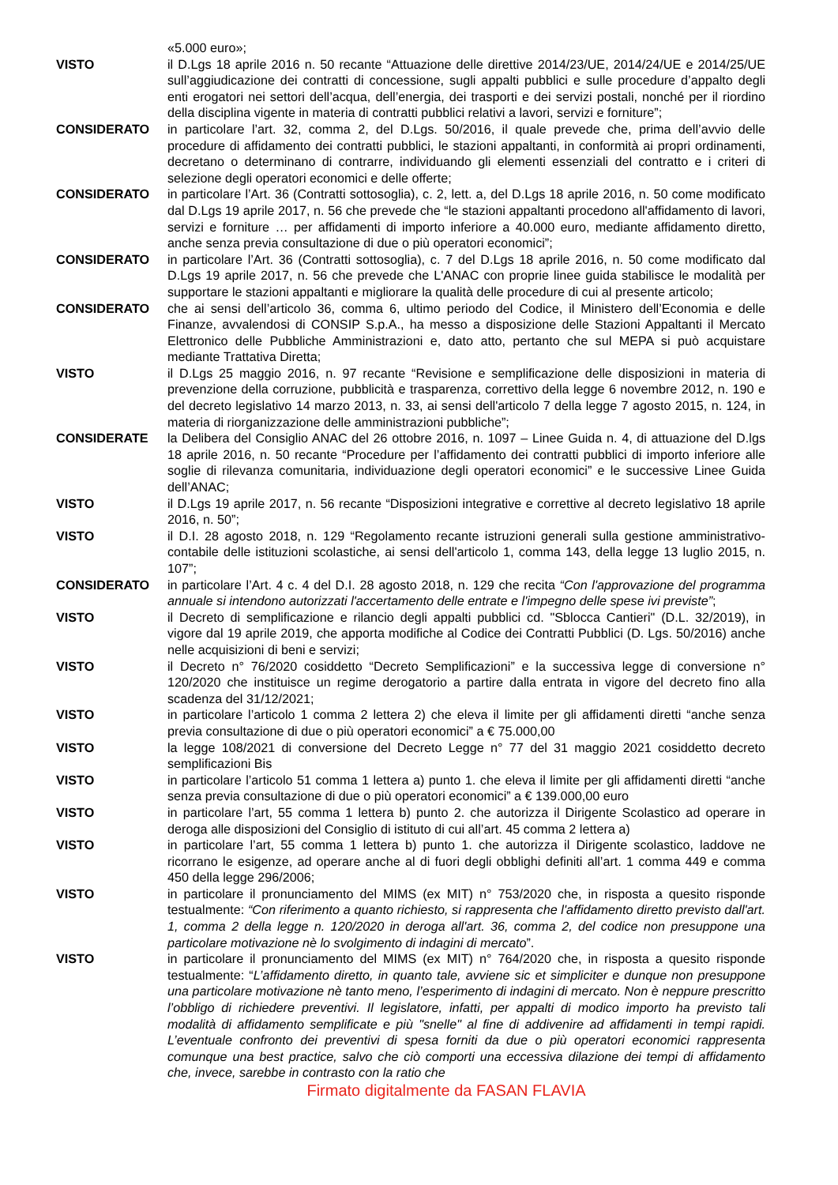«5.000 euro»;
VISTO il D.Lgs 18 aprile 2016 n. 50 recante “Attuazione delle direttive 2014/23/UE, 2014/24/UE e 2014/25/UE sull’aggiudicazione dei contratti di concessione, sugli appalti pubblici e sulle procedure d’appalto degli enti erogatori nei settori dell’acqua, dell’energia, dei trasporti e dei servizi postali, nonché per il riordino della disciplina vigente in materia di contratti pubblici relativi a lavori, servizi e forniture”;
CONSIDERATO in particolare l’art. 32, comma 2, del D.Lgs. 50/2016, il quale prevede che, prima dell’avvio delle procedure di affidamento dei contratti pubblici, le stazioni appaltanti, in conformità ai propri ordinamenti, decretano o determinano di contrarre, individuando gli elementi essenziali del contratto e i criteri di selezione degli operatori economici e delle offerte;
CONSIDERATO in particolare l’Art. 36 (Contratti sottosoglia), c. 2, lett. a, del D.Lgs 18 aprile 2016, n. 50 come modificato dal D.Lgs 19 aprile 2017, n. 56 che prevede che “le stazioni appaltanti procedono all'affidamento di lavori, servizi e forniture … per affidamenti di importo inferiore a 40.000 euro, mediante affidamento diretto, anche senza previa consultazione di due o più operatori economici”;
CONSIDERATO in particolare l’Art. 36 (Contratti sottosoglia), c. 7 del D.Lgs 18 aprile 2016, n. 50 come modificato dal D.Lgs 19 aprile 2017, n. 56 che prevede che L'ANAC con proprie linee guida stabilisce le modalità per supportare le stazioni appaltanti e migliorare la qualità delle procedure di cui al presente articolo;
CONSIDERATO che ai sensi dell’articolo 36, comma 6, ultimo periodo del Codice, il Ministero dell’Economia e delle Finanze, avvalendosi di CONSIP S.p.A., ha messo a disposizione delle Stazioni Appaltanti il Mercato Elettronico delle Pubbliche Amministrazioni e, dato atto, pertanto che sul MEPA si può acquistare mediante Trattativa Diretta;
VISTO il D.Lgs 25 maggio 2016, n. 97 recante “Revisione e semplificazione delle disposizioni in materia di prevenzione della corruzione, pubblicità e trasparenza, correttivo della legge 6 novembre 2012, n. 190 e del decreto legislativo 14 marzo 2013, n. 33, ai sensi dell'articolo 7 della legge 7 agosto 2015, n. 124, in materia di riorganizzazione delle amministrazioni pubbliche”;
CONSIDERATE la Delibera del Consiglio ANAC del 26 ottobre 2016, n. 1097 – Linee Guida n. 4, di attuazione del D.lgs 18 aprile 2016, n. 50 recante “Procedure per l’affidamento dei contratti pubblici di importo inferiore alle soglie di rilevanza comunitaria, individuazione degli operatori economici” e le successive Linee Guida dell’ANAC;
VISTO il D.Lgs 19 aprile 2017, n. 56 recante “Disposizioni integrative e correttive al decreto legislativo 18 aprile 2016, n. 50”;
VISTO il D.I. 28 agosto 2018, n. 129 “Regolamento recante istruzioni generali sulla gestione amministrativo-contabile delle istituzioni scolastiche, ai sensi dell'articolo 1, comma 143, della legge 13 luglio 2015, n. 107”;
CONSIDERATO in particolare l’Art. 4 c. 4 del D.I. 28 agosto 2018, n. 129 che recita “Con l'approvazione del programma annuale si intendono autorizzati l'accertamento delle entrate e l'impegno delle spese ivi previste”;
VISTO il Decreto di semplificazione e rilancio degli appalti pubblici cd. "Sblocca Cantieri" (D.L. 32/2019), in vigore dal 19 aprile 2019, che apporta modifiche al Codice dei Contratti Pubblici (D. Lgs. 50/2016) anche nelle acquisizioni di beni e servizi;
VISTO il Decreto n° 76/2020 cosiddetto “Decreto Semplificazioni” e la successiva legge di conversione n° 120/2020 che instituisce un regime derogatorio a partire dalla entrata in vigore del decreto fino alla scadenza del 31/12/2021;
VISTO in particolare l’articolo 1 comma 2 lettera 2) che eleva il limite per gli affidamenti diretti “anche senza previa consultazione di due o più operatori economici” a € 75.000,00
VISTO la legge 108/2021 di conversione del Decreto Legge n° 77 del 31 maggio 2021 cosiddetto decreto semplificazioni Bis
VISTO in particolare l’articolo 51 comma 1 lettera a) punto 1. che eleva il limite per gli affidamenti diretti “anche senza previa consultazione di due o più operatori economici” a € 139.000,00 euro
VISTO in particolare l’art, 55 comma 1 lettera b) punto 2. che autorizza il Dirigente Scolastico ad operare in deroga alle disposizioni del Consiglio di istituto di cui all’art. 45 comma 2 lettera a)
VISTO in particolare l’art, 55 comma 1 lettera b) punto 1. che autorizza il Dirigente scolastico, laddove ne ricorrano le esigenze, ad operare anche al di fuori degli obblighi definiti all’art. 1 comma 449 e comma 450 della legge 296/2006;
VISTO in particolare il pronunciamento del MIMS (ex MIT) n° 753/2020 che, in risposta a quesito risponde testualmente: “Con riferimento a quanto richiesto, si rappresenta che l'affidamento diretto previsto dall'art. 1, comma 2 della legge n. 120/2020 in deroga all'art. 36, comma 2, del codice non presuppone una particolare motivazione nè lo svolgimento di indagini di mercato”.
VISTO in particolare il pronunciamento del MIMS (ex MIT) n° 764/2020 che, in risposta a quesito risponde testualmente: “L’affidamento diretto, in quanto tale, avviene sic et simpliciter e dunque non presuppone una particolare motivazione nè tanto meno, l’esperimento di indagini di mercato. Non è neppure prescritto l’obbligo di richiedere preventivi. Il legislatore, infatti, per appalti di modico importo ha previsto tali modalità di affidamento semplificate e più "snelle" al fine di addivenire ad affidamenti in tempi rapidi. L’eventuale confronto dei preventivi di spesa forniti da due o più operatori economici rappresenta comunque una best practice, salvo che ciò comporti una eccessiva dilazione dei tempi di affidamento che, invece, sarebbe in contrasto con la ratio che
Firmato digitalmente da FASAN FLAVIA